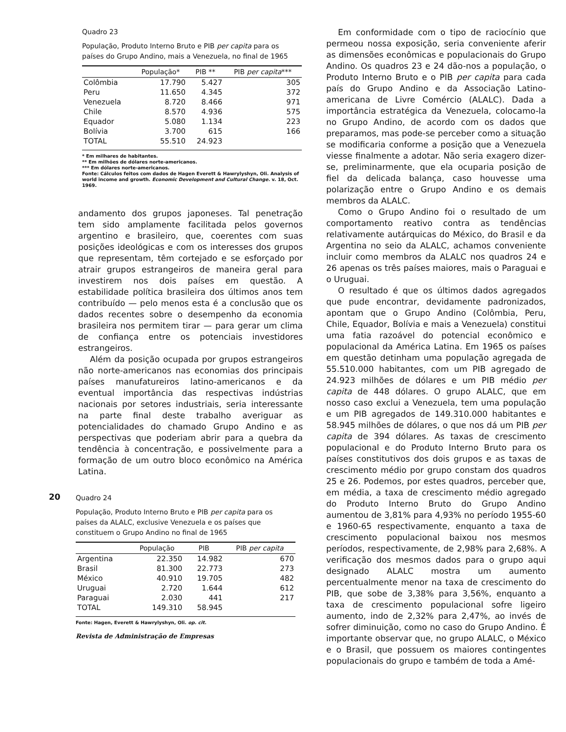Quadro 23
População, Produto Interno Bruto e PIB per capita para os países do Grupo Andino, mais a Venezuela, no final de 1965
| | População* | PIB ** | PIB per capita *** |
| --- | --- | --- | --- |
| Colômbia | 17.790 | 5.427 | 305 |
| Peru | 11.650 | 4.345 | 372 |
| Venezuela | 8.720 | 8.466 | 971 |
| Chile | 8.570 | 4.936 | 575 |
| Equador | 5.080 | 1.134 | 223 |
| Bolívia | 3.700 | 615 | 166 |
| TOTAL | 55.510 | 24.923 | |
* Em milhares de habitantes.
** Em milhões de dólares norte-americanos.
*** Em dólares norte-americanos.
Fonte: Cálculos feitos com dados de Hagen Everett & Hawrylyshyn, Oli. Analysis of world income and growth. Economic Development and Cultural Change. v. 18, Oct. 1969.
andamento dos grupos japoneses. Tal penetração tem sido amplamente facilitada pelos governos argentino e brasileiro, que, coerentes com suas posições ideológicas e com os interesses dos grupos que representam, têm cortejado e se esforçado por atrair grupos estrangeiros de maneira geral para investirem nos dois países em questão. A estabilidade política brasileira dos últimos anos tem contribuído — pelo menos esta é a conclusão que os dados recentes sobre o desempenho da economia brasileira nos permitem tirar — para gerar um clima de confiança entre os potenciais investidores estrangeiros.
Além da posição ocupada por grupos estrangeiros não norte-americanos nas economias dos principais países manufatureiros latino-americanos e da eventual importância das respectivas indústrias nacionais por setores industriais, seria interessante na parte final deste trabalho averiguar as potencialidades do chamado Grupo Andino e as perspectivas que poderiam abrir para a quebra da tendência à concentração, e possivelmente para a formação de um outro bloco econômico na América Latina.
20
Quadro 24
População, Produto Interno Bruto e PIB per capita para os países da ALALC, exclusive Venezuela e os países que constituem o Grupo Andino no final de 1965
| | População | PIB | PIB per capita |
| --- | --- | --- | --- |
| Argentina | 22.350 | 14.982 | 670 |
| Brasil | 81.300 | 22.773 | 273 |
| México | 40.910 | 19.705 | 482 |
| Uruguai | 2.720 | 1.644 | 612 |
| Paraguai | 2.030 | 441 | 217 |
| TOTAL | 149.310 | 58.945 | |
Fonte: Hagen, Everett & Hawrylyshyn, Oli. op. cit.
Revista de Administração de Empresas
Em conformidade com o tipo de raciocínio que permeou nossa exposição, seria conveniente aferir as dimensões econômicas e populacionais do Grupo Andino. Os quadros 23 e 24 dão-nos a população, o Produto Interno Bruto e o PIB per capita para cada país do Grupo Andino e da Associação Latino-americana de Livre Comércio (ALALC). Dada a importância estratégica da Venezuela, colocamo-la no Grupo Andino, de acordo com os dados que preparamos, mas pode-se perceber como a situação se modificaria conforme a posição que a Venezuela viesse finalmente a adotar. Não seria exagero dizer-se, preliminarmente, que ela ocuparia posição de fiel da delicada balança, caso houvesse uma polarização entre o Grupo Andino e os demais membros da ALALC.
Como o Grupo Andino foi o resultado de um comportamento reativo contra as tendências relativamente autárquicas do México, do Brasil e da Argentina no seio da ALALC, achamos conveniente incluir como membros da ALALC nos quadros 24 e 26 apenas os três países maiores, mais o Paraguai e o Uruguai.
O resultado é que os últimos dados agregados que pude encontrar, devidamente padronizados, apontam que o Grupo Andino (Colômbia, Peru, Chile, Equador, Bolívia e mais a Venezuela) constitui uma fatia razoável do potencial econômico e populacional da América Latina. Em 1965 os países em questão detinham uma população agregada de 55.510.000 habitantes, com um PIB agregado de 24.923 milhões de dólares e um PIB médio per capita de 448 dólares. O grupo ALALC, que em nosso caso exclui a Venezuela, tem uma população e um PIB agregados de 149.310.000 habitantes e 58.945 milhões de dólares, o que nos dá um PIB per capita de 394 dólares. As taxas de crescimento populacional e do Produto Interno Bruto para os países constitutivos dos dois grupos e as taxas de crescimento médio por grupo constam dos quadros 25 e 26. Podemos, por estes quadros, perceber que, em média, a taxa de crescimento médio agregado do Produto Interno Bruto do Grupo Andino aumentou de 3,81% para 4,93% no período 1955-60 e 1960-65 respectivamente, enquanto a taxa de crescimento populacional baixou nos mesmos períodos, respectivamente, de 2,98% para 2,68%. A verificação dos mesmos dados para o grupo aqui designado ALALC mostra um aumento percentualmente menor na taxa de crescimento do PIB, que sobe de 3,38% para 3,56%, enquanto a taxa de crescimento populacional sofre ligeiro aumento, indo de 2,32% para 2,47%, ao invés de sofrer diminuição, como no caso do Grupo Andino. É importante observar que, no grupo ALALC, o México e o Brasil, que possuem os maiores contingentes populacionais do grupo e também de toda a Amé-